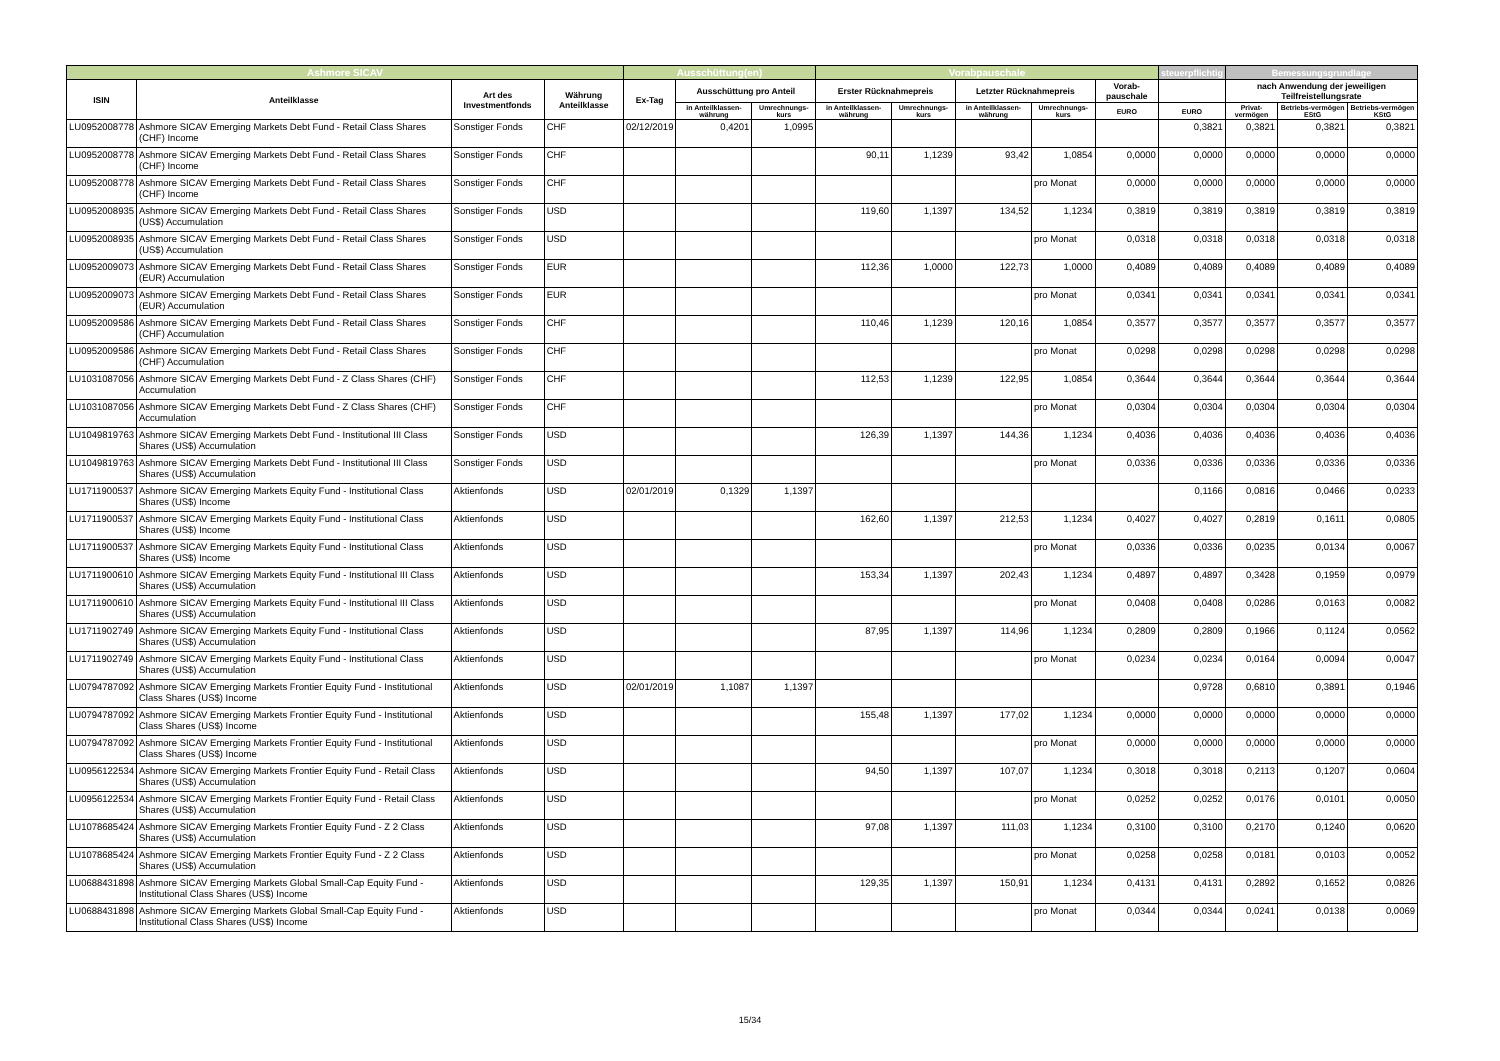| Ashmore SICAV | | | | Ausschüttung(en) | | | Vorabpauschale | | | | | steuerpflichtig | Bemessungsgrundlage | | |
| --- | --- | --- | --- | --- | --- | --- | --- | --- | --- | --- | --- | --- | --- | --- | --- |
| ISIN | Anteilklasse | Art des Investmentfonds | Währung Anteilklasse | Ex-Tag | Ausschüttung pro Anteil | | Erster Rücknahmepreis | | Letzter Rücknahmepreis | | Vorab-pauschale | | nach Anwendung der jeweiligen Teilfreistellungsrate | | |
| | | | | | in Anteilklassen-währung | Umrechnungs-kurs | in Anteilklassen-währung | Umrechnungs-kurs | in Anteilklassen-währung | Umrechnungs-kurs | EURO | EURO | Privat-vermögen | Betriebs-vermögen EStG | Betriebs-vermögen KStG |
| LU0952008778 | Ashmore SICAV Emerging Markets Debt Fund - Retail Class Shares (CHF) Income | Sonstiger Fonds | CHF | 02/12/2019 | 0,4201 | 1,0995 | | | | | | 0,3821 | 0,3821 | 0,3821 | 0,3821 |
| LU0952008778 | Ashmore SICAV Emerging Markets Debt Fund - Retail Class Shares (CHF) Income | Sonstiger Fonds | CHF | | | | 90,11 | 1,1239 | 93,42 | 1,0854 | 0,0000 | 0,0000 | 0,0000 | 0,0000 | 0,0000 |
| LU0952008778 | Ashmore SICAV Emerging Markets Debt Fund - Retail Class Shares (CHF) Income | Sonstiger Fonds | CHF | | | | | | | pro Monat | 0,0000 | 0,0000 | 0,0000 | 0,0000 | 0,0000 |
| LU0952008935 | Ashmore SICAV Emerging Markets Debt Fund - Retail Class Shares (US$) Accumulation | Sonstiger Fonds | USD | | | | 119,60 | 1,1397 | 134,52 | 1,1234 | 0,3819 | 0,3819 | 0,3819 | 0,3819 | 0,3819 |
| LU0952008935 | Ashmore SICAV Emerging Markets Debt Fund - Retail Class Shares (US$) Accumulation | Sonstiger Fonds | USD | | | | | | | pro Monat | 0,0318 | 0,0318 | 0,0318 | 0,0318 | 0,0318 |
| LU0952009073 | Ashmore SICAV Emerging Markets Debt Fund - Retail Class Shares (EUR) Accumulation | Sonstiger Fonds | EUR | | | | 112,36 | 1,0000 | 122,73 | 1,0000 | 0,4089 | 0,4089 | 0,4089 | 0,4089 | 0,4089 |
| LU0952009073 | Ashmore SICAV Emerging Markets Debt Fund - Retail Class Shares (EUR) Accumulation | Sonstiger Fonds | EUR | | | | | | | pro Monat | 0,0341 | 0,0341 | 0,0341 | 0,0341 | 0,0341 |
| LU0952009586 | Ashmore SICAV Emerging Markets Debt Fund - Retail Class Shares (CHF) Accumulation | Sonstiger Fonds | CHF | | | | 110,46 | 1,1239 | 120,16 | 1,0854 | 0,3577 | 0,3577 | 0,3577 | 0,3577 | 0,3577 |
| LU0952009586 | Ashmore SICAV Emerging Markets Debt Fund - Retail Class Shares (CHF) Accumulation | Sonstiger Fonds | CHF | | | | | | | pro Monat | 0,0298 | 0,0298 | 0,0298 | 0,0298 | 0,0298 |
| LU1031087056 | Ashmore SICAV Emerging Markets Debt Fund - Z Class Shares (CHF) Accumulation | Sonstiger Fonds | CHF | | | | 112,53 | 1,1239 | 122,95 | 1,0854 | 0,3644 | 0,3644 | 0,3644 | 0,3644 | 0,3644 |
| LU1031087056 | Ashmore SICAV Emerging Markets Debt Fund - Z Class Shares (CHF) Accumulation | Sonstiger Fonds | CHF | | | | | | | pro Monat | 0,0304 | 0,0304 | 0,0304 | 0,0304 | 0,0304 |
| LU1049819763 | Ashmore SICAV Emerging Markets Debt Fund - Institutional III Class Shares (US$) Accumulation | Sonstiger Fonds | USD | | | | 126,39 | 1,1397 | 144,36 | 1,1234 | 0,4036 | 0,4036 | 0,4036 | 0,4036 | 0,4036 |
| LU1049819763 | Ashmore SICAV Emerging Markets Debt Fund - Institutional III Class Shares (US$) Accumulation | Sonstiger Fonds | USD | | | | | | | pro Monat | 0,0336 | 0,0336 | 0,0336 | 0,0336 | 0,0336 |
| LU1711900537 | Ashmore SICAV Emerging Markets Equity Fund - Institutional Class Shares (US$) Income | Aktienfonds | USD | 02/01/2019 | 0,1329 | 1,1397 | | | | | | 0,1166 | 0,0816 | 0,0466 | 0,0233 |
| LU1711900537 | Ashmore SICAV Emerging Markets Equity Fund - Institutional Class Shares (US$) Income | Aktienfonds | USD | | | | 162,60 | 1,1397 | 212,53 | 1,1234 | 0,4027 | 0,4027 | 0,2819 | 0,1611 | 0,0805 |
| LU1711900537 | Ashmore SICAV Emerging Markets Equity Fund - Institutional Class Shares (US$) Income | Aktienfonds | USD | | | | | | | pro Monat | 0,0336 | 0,0336 | 0,0235 | 0,0134 | 0,0067 |
| LU1711900610 | Ashmore SICAV Emerging Markets Equity Fund - Institutional III Class Shares (US$) Accumulation | Aktienfonds | USD | | | | 153,34 | 1,1397 | 202,43 | 1,1234 | 0,4897 | 0,4897 | 0,3428 | 0,1959 | 0,0979 |
| LU1711900610 | Ashmore SICAV Emerging Markets Equity Fund - Institutional III Class Shares (US$) Accumulation | Aktienfonds | USD | | | | | | | pro Monat | 0,0408 | 0,0408 | 0,0286 | 0,0163 | 0,0082 |
| LU1711902749 | Ashmore SICAV Emerging Markets Equity Fund - Institutional Class Shares (US$) Accumulation | Aktienfonds | USD | | | | 87,95 | 1,1397 | 114,96 | 1,1234 | 0,2809 | 0,2809 | 0,1966 | 0,1124 | 0,0562 |
| LU1711902749 | Ashmore SICAV Emerging Markets Equity Fund - Institutional Class Shares (US$) Accumulation | Aktienfonds | USD | | | | | | | pro Monat | 0,0234 | 0,0234 | 0,0164 | 0,0094 | 0,0047 |
| LU0794787092 | Ashmore SICAV Emerging Markets Frontier Equity Fund - Institutional Class Shares (US$) Income | Aktienfonds | USD | 02/01/2019 | 1,1087 | 1,1397 | | | | | | 0,9728 | 0,6810 | 0,3891 | 0,1946 |
| LU0794787092 | Ashmore SICAV Emerging Markets Frontier Equity Fund - Institutional Class Shares (US$) Income | Aktienfonds | USD | | | | 155,48 | 1,1397 | 177,02 | 1,1234 | 0,0000 | 0,0000 | 0,0000 | 0,0000 | 0,0000 |
| LU0794787092 | Ashmore SICAV Emerging Markets Frontier Equity Fund - Institutional Class Shares (US$) Income | Aktienfonds | USD | | | | | | | pro Monat | 0,0000 | 0,0000 | 0,0000 | 0,0000 | 0,0000 |
| LU0956122534 | Ashmore SICAV Emerging Markets Frontier Equity Fund - Retail Class Shares (US$) Accumulation | Aktienfonds | USD | | | | 94,50 | 1,1397 | 107,07 | 1,1234 | 0,3018 | 0,3018 | 0,2113 | 0,1207 | 0,0604 |
| LU0956122534 | Ashmore SICAV Emerging Markets Frontier Equity Fund - Retail Class Shares (US$) Accumulation | Aktienfonds | USD | | | | | | | pro Monat | 0,0252 | 0,0252 | 0,0176 | 0,0101 | 0,0050 |
| LU1078685424 | Ashmore SICAV Emerging Markets Frontier Equity Fund - Z 2 Class Shares (US$) Accumulation | Aktienfonds | USD | | | | 97,08 | 1,1397 | 111,03 | 1,1234 | 0,3100 | 0,3100 | 0,2170 | 0,1240 | 0,0620 |
| LU1078685424 | Ashmore SICAV Emerging Markets Frontier Equity Fund - Z 2 Class Shares (US$) Accumulation | Aktienfonds | USD | | | | | | | pro Monat | 0,0258 | 0,0258 | 0,0181 | 0,0103 | 0,0052 |
| LU0688431898 | Ashmore SICAV Emerging Markets Global Small-Cap Equity Fund - Institutional Class Shares (US$) Income | Aktienfonds | USD | | | | 129,35 | 1,1397 | 150,91 | 1,1234 | 0,4131 | 0,4131 | 0,2892 | 0,1652 | 0,0826 |
| LU0688431898 | Ashmore SICAV Emerging Markets Global Small-Cap Equity Fund - Institutional Class Shares (US$) Income | Aktienfonds | USD | | | | | | | pro Monat | 0,0344 | 0,0344 | 0,0241 | 0,0138 | 0,0069 |
15/34